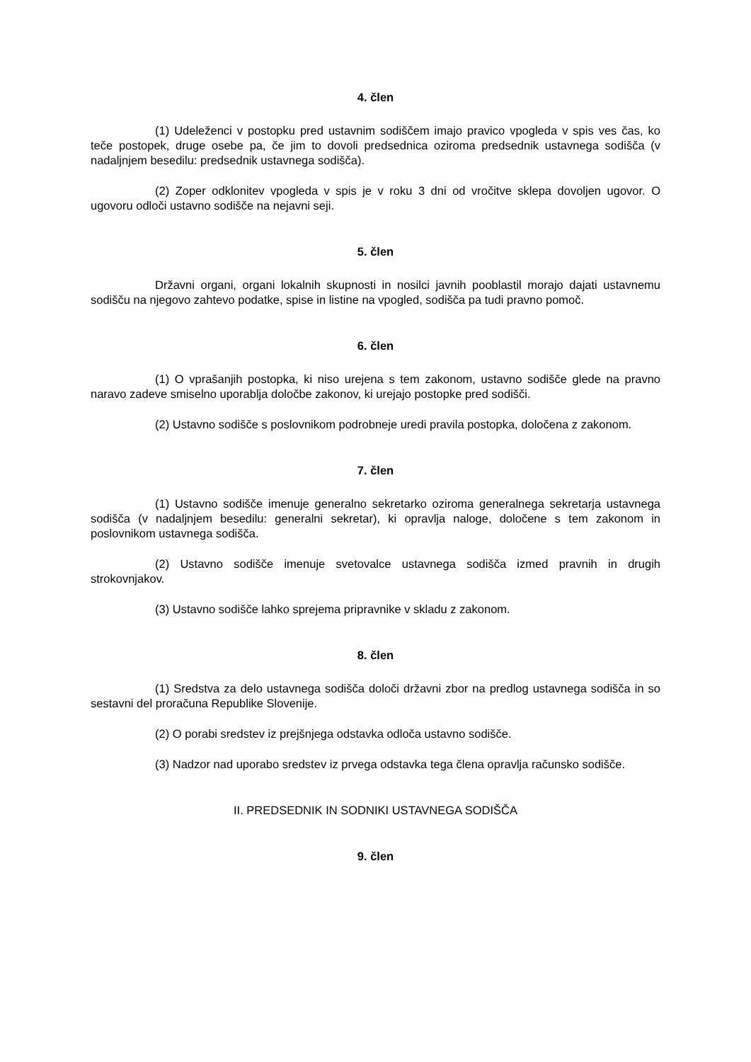4. člen
(1) Udeleženci v postopku pred ustavnim sodiščem imajo pravico vpogleda v spis ves čas, ko teče postopek, druge osebe pa, če jim to dovoli predsednica oziroma predsednik ustavnega sodišča (v nadaljnjem besedilu: predsednik ustavnega sodišča).
(2) Zoper odklonitev vpogleda v spis je v roku 3 dni od vročitve sklepa dovoljen ugovor. O ugovoru odloči ustavno sodišče na nejavni seji.
5. člen
Državni organi, organi lokalnih skupnosti in nosilci javnih pooblastil morajo dajati ustavnemu sodišču na njegovo zahtevo podatke, spise in listine na vpogled, sodišča pa tudi pravno pomoč.
6. člen
(1) O vprašanjih postopka, ki niso urejena s tem zakonom, ustavno sodišče glede na pravno naravo zadeve smiselno uporablja določbe zakonov, ki urejajo postopke pred sodišči.
(2) Ustavno sodišče s poslovnikom podrobneje uredi pravila postopka, določena z zakonom.
7. člen
(1) Ustavno sodišče imenuje generalno sekretarko oziroma generalnega sekretarja ustavnega sodišča (v nadaljnjem besedilu: generalni sekretar), ki opravlja naloge, določene s tem zakonom in poslovnikom ustavnega sodišča.
(2) Ustavno sodišče imenuje svetovalce ustavnega sodišča izmed pravnih in drugih strokovnjakov.
(3) Ustavno sodišče lahko sprejema pripravnike v skladu z zakonom.
8. člen
(1) Sredstva za delo ustavnega sodišča določi državni zbor na predlog ustavnega sodišča in so sestavni del proračuna Republike Slovenije.
(2) O porabi sredstev iz prejšnjega odstavka odloča ustavno sodišče.
(3) Nadzor nad uporabo sredstev iz prvega odstavka tega člena opravlja računsko sodišče.
II. PREDSEDNIK IN SODNIKI USTAVNEGA SODIŠČA
9. člen